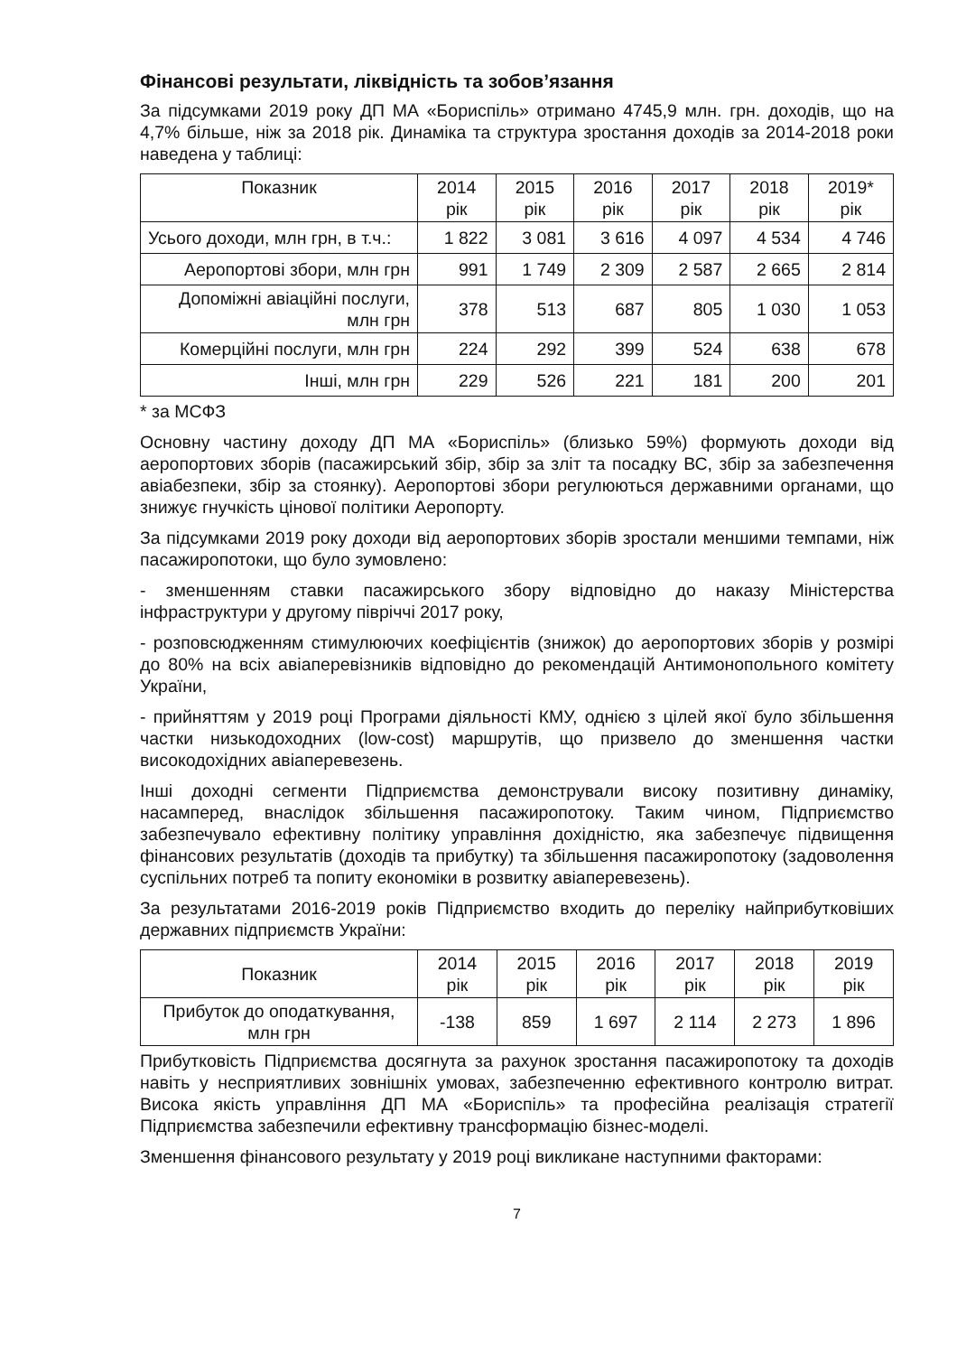Фінансові результати, ліквідність та зобов’язання
За підсумками 2019 року ДП МА «Бориспіль» отримано 4745,9 млн. грн. доходів, що на 4,7% більше, ніж за 2018 рік. Динаміка та структура зростання доходів за 2014-2018 роки наведена у таблиці:
| Показник | 2014 рік | 2015 рік | 2016 рік | 2017 рік | 2018 рік | 2019* рік |
| --- | --- | --- | --- | --- | --- | --- |
| Усього доходи, млн грн, в т.ч.: | 1 822 | 3 081 | 3 616 | 4 097 | 4 534 | 4 746 |
| Аеропортові збори, млн грн | 991 | 1 749 | 2 309 | 2 587 | 2 665 | 2 814 |
| Допоміжні авіаційні послуги, млн грн | 378 | 513 | 687 | 805 | 1 030 | 1 053 |
| Комерційні послуги, млн грн | 224 | 292 | 399 | 524 | 638 | 678 |
| Інші, млн грн | 229 | 526 | 221 | 181 | 200 | 201 |
* за МСФЗ
Основну частину доходу ДП МА «Бориспіль» (близько 59%) формують доходи від аеропортових зборів (пасажирський збір, збір за зліт та посадку ВС, збір за забезпечення авіабезпеки, збір за стоянку). Аеропортові збори регулюються державними органами, що знижує гнучкість цінової політики Аеропорту.
За підсумками 2019 року доходи від аеропортових зборів зростали меншими темпами, ніж пасажиропотоки, що було зумовлено:
- зменшенням ставки пасажирського збору відповідно до наказу Міністерства інфраструктури у другому півріччі 2017 року,
- розповсюдженням стимулюючих коефіцієнтів (знижок) до аеропортових зборів у розмірі до 80% на всіх авіаперевізників відповідно до рекомендацій Антимонопольного комітету України,
- прийняттям у 2019 році Програми діяльності КМУ, однією з цілей якої було збільшення частки низькодоходних (low-cost) маршрутів, що призвело до зменшення частки високодохідних авіаперевезень.
Інші доходні сегменти Підприємства демонстрували високу позитивну динаміку, насамперед, внаслідок збільшення пасажиропотоку. Таким чином, Підприємство забезпечувало ефективну політику управління дохідністю, яка забезпечує підвищення фінансових результатів (доходів та прибутку) та збільшення пасажиропотоку (задоволення суспільних потреб та попиту економіки в розвитку авіаперевезень).
За результатами 2016-2019 років Підприємство входить до переліку найприбутковіших державних підприємств України:
| Показник | 2014 рік | 2015 рік | 2016 рік | 2017 рік | 2018 рік | 2019 рік |
| --- | --- | --- | --- | --- | --- | --- |
| Прибуток до оподаткування, млн грн | -138 | 859 | 1 697 | 2 114 | 2 273 | 1 896 |
Прибутковість Підприємства досягнута за рахунок зростання пасажиропотоку та доходів навіть у несприятливих зовнішніх умовах, забезпеченню ефективного контролю витрат. Висока якість управління ДП МА «Бориспіль» та професійна реалізація стратегії Підприємства забезпечили ефективну трансформацію бізнес-моделі.
Зменшення фінансового результату у 2019 році викликане наступними факторами:
7